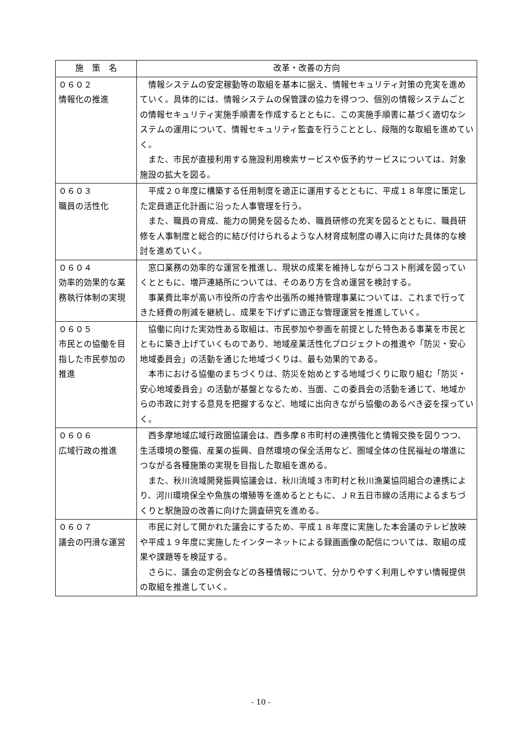| 施 策 名 | 改革・改善の方向 |
| --- | --- |
| ０６０２ 情報化の推進 | 情報システムの安定稼動等の取組を基本に据え、情報セキュリティ対策の充実を進めていく。具体的には、情報システムの保管課の協力を得つつ、個別の情報システムごとの情報セキュリティ実施手順書を作成するとともに、この実施手順書に基づく適切なシステムの運用について、情報セキュリティ監査を行うこととし、段階的な取組を進めていく。 また、市民が直接利用する施設利用検索サービスや仮予約サービスについては、対象施設の拡大を図る。 |
| ０６０３ 職員の活性化 | 平成２０年度に構築する任用制度を適正に運用するとともに、平成１８年度に策定した定員適正化計画に沿った人事管理を行う。 また、職員の育成、能力の開発を図るため、職員研修の充実を図るとともに、職員研修を人事制度と総合的に結び付けられるような人材育成制度の導入に向けた具体的な検討を進めていく。 |
| ０６０４ 効率的効果的な業務執行体制の実現 | 窓口業務の効率的な運営を推進し、現状の成果を維持しながらコスト削減を図っていくとともに、増戸連絡所については、そのあり方を含め運営を検討する。 事業費比率が高い市役所の庁舎や出張所の維持管理事業については、これまで行ってきた経費の削減を継続し、成果を下げずに適正な管理運営を推進していく。 |
| ０６０５ 市民との協働を目指した市民参加の推進 | 協働に向けた実効性ある取組は、市民参加や参画を前提とした特色ある事業を市民とともに築き上げていくものであり、地域産業活性化プロジェクトの推進や「防災・安心地域委員会」の活動を通じた地域づくりは、最も効果的である。 本市における協働のまちづくりは、防災を始めとする地域づくりに取り組む「防災・安心地域委員会」の活動が基盤となるため、当面、この委員会の活動を通じて、地域からの市政に対する意見を把握するなど、地域に出向きながら協働のあるべき姿を探っていく。 |
| ０６０６ 広域行政の推進 | 西多摩地域広域行政圏協議会は、西多摩８市町村の連携強化と情報交換を図りつつ、生活環境の整備、産業の振興、自然環境の保全活用など、圏域全体の住民福祉の増進につながる各種施策の実現を目指した取組を進める。 また、秋川流域開発振興協議会は、秋川流域３市町村と秋川漁業協同組合の連携により、河川環境保全や魚族の増殖等を進めるとともに、ＪＲ五日市線の活用によるまちづくりと駅施設の改善に向けた調査研究を進める。 |
| ０６０７ 議会の円滑な運営 | 市民に対して開かれた議会にするため、平成１８年度に実施した本会議のテレビ放映や平成１９年度に実施したインターネットによる録画画像の配信については、取組の成果や課題等を検証する。 さらに、議会の定例会などの各種情報について、分かりやすく利用しやすい情報提供の取組を推進していく。 |
- 10 -